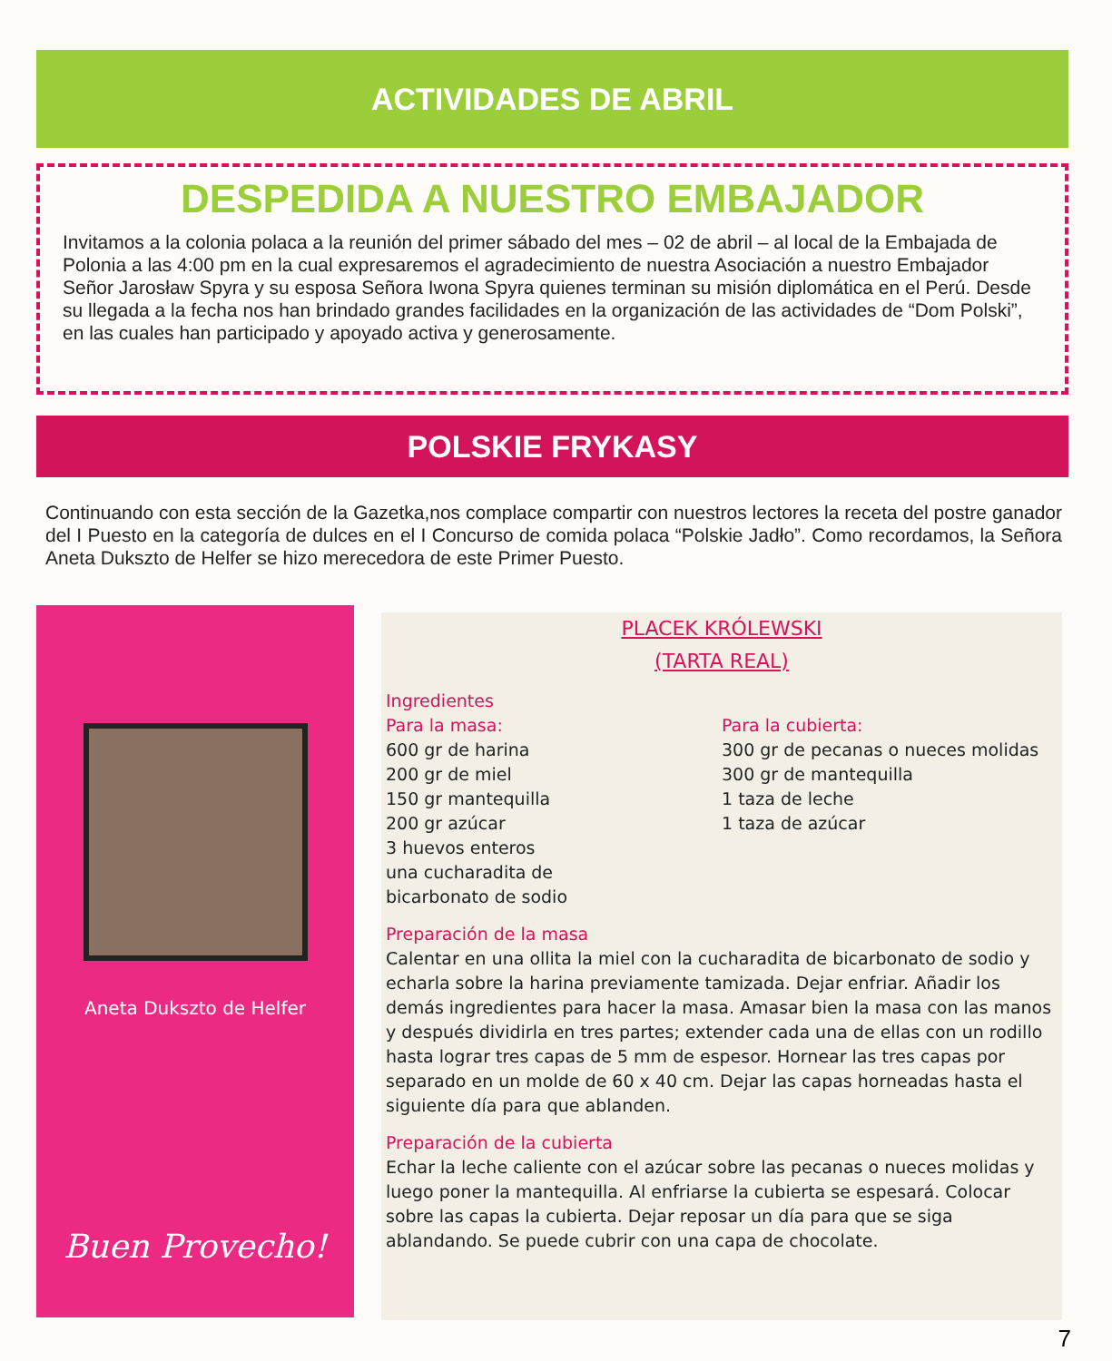ACTIVIDADES DE ABRIL
DESPEDIDA A NUESTRO EMBAJADOR
Invitamos a la colonia polaca a la reunión del primer sábado del mes – 02 de abril – al local de la Embajada de Polonia a las 4:00 pm en la cual expresaremos el agradecimiento de nuestra Asociación a nuestro Embajador Señor Jarosław Spyra y su esposa Señora Iwona Spyra quienes terminan su misión diplomática en el Perú. Desde su llegada a la fecha nos han brindado grandes facilidades en la organización de las actividades de “Dom Polski”, en las cuales han participado y apoyado activa y generosamente.
POLSKIE FRYKASY
Continuando con esta sección de la Gazetka,nos complace compartir con nuestros lectores la receta del postre ganador del I Puesto en la categoría de dulces en el I Concurso de comida polaca “Polskie Jadło”. Como recordamos, la Señora Aneta Dukszto de Helfer se hizo merecedora de este Primer Puesto.
Aneta Dukszto de Helfer
Buen Provecho!
PLACEK KRÓLEWSKI
(TARTA REAL)
Ingredientes
Para la masa:
600 gr de harina
200 gr de miel
150 gr mantequilla
200 gr azúcar
3 huevos enteros
una cucharadita de
bicarbonato de sodio
Para la cubierta:
300 gr de pecanas o nueces molidas
300 gr de mantequilla
1 taza de leche
1 taza de azúcar
Preparación de la masa
Calentar en una ollita la miel con la cucharadita de bicarbonato de sodio y echarla sobre la harina previamente tamizada. Dejar enfriar. Añadir los demás ingredientes para hacer la masa. Amasar bien la masa con las manos y después dividirla en tres partes; extender cada una de ellas con un rodillo hasta lograr tres capas de 5 mm de espesor. Hornear las tres capas por separado en un molde de 60 x 40 cm. Dejar las capas horneadas hasta el siguiente día para que ablanden.
Preparación de la cubierta
Echar la leche caliente con el azúcar sobre las pecanas o nueces molidas y luego poner la mantequilla. Al enfriarse la cubierta se espesará. Colocar sobre las capas la cubierta. Dejar reposar un día para que se siga ablandando. Se puede cubrir con una capa de chocolate.
7